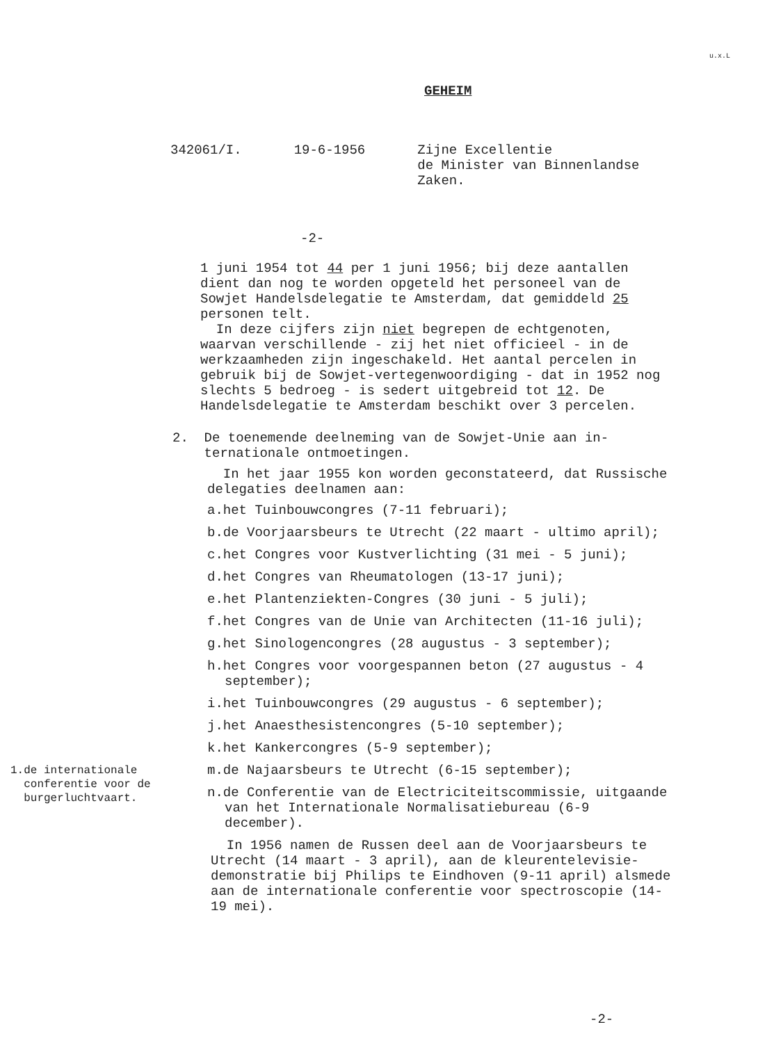u.x.L
GEHEIM
342061/I. 19-6-1956 Zijne Excellentie
de Minister van Binnenlandse
Zaken.
-2-
1 juni 1954 tot 44 per 1 juni 1956; bij deze aantallen dient dan nog te worden opgeteld het personeel van de Sowjet Handelsdelegatie te Amsterdam, dat gemiddeld 25 personen telt.
In deze cijfers zijn niet begrepen de echtgenoten, waarvan verschillende - zij het niet officieel - in de werkzaamheden zijn ingeschakeld. Het aantal percelen in gebruik bij de Sowjet-vertegenwoordiging - dat in 1952 nog slechts 5 bedroeg - is sedert uitgebreid tot 12. De Handelsdelegatie te Amsterdam beschikt over 3 percelen.
2. De toenemende deelneming van de Sowjet-Unie aan in-
ternationale ontmoetingen.
In het jaar 1955 kon worden geconstateerd, dat Russische delegaties deelnamen aan:
a.het Tuinbouwcongres (7-11 februari);
b.de Voorjaarsbeurs te Utrecht (22 maart - ultimo april);
c.het Congres voor Kustverlichting (31 mei - 5 juni);
d.het Congres van Rheumatologen (13-17 juni);
e.het Plantenziekten-Congres (30 juni - 5 juli);
f.het Congres van de Unie van Architecten (11-16 juli);
g.het Sinologencongres (28 augustus - 3 september);
h.het Congres voor voorgespannen beton (27 augustus - 4 september);
i.het Tuinbouwcongres (29 augustus - 6 september);
j.het Anaesthesistencongres (5-10 september);
k.het Kankercongres (5-9 september);
m.de Najaarsbeurs te Utrecht (6-15 september);
n.de Conferentie van de Electriciteitscommissie, uitgaande van het Internationale Normalisatiebureau (6-9 december).
In 1956 namen de Russen deel aan de Voorjaarsbeurs te Utrecht (14 maart - 3 april), aan de kleurentelevisie-demonstratie bij Philips te Eindhoven (9-11 april) alsmede aan de internationale conferentie voor spectroscopie (14-19 mei).
1.de internationale
conferentie voor de
burgerluchtvaart.
-2-